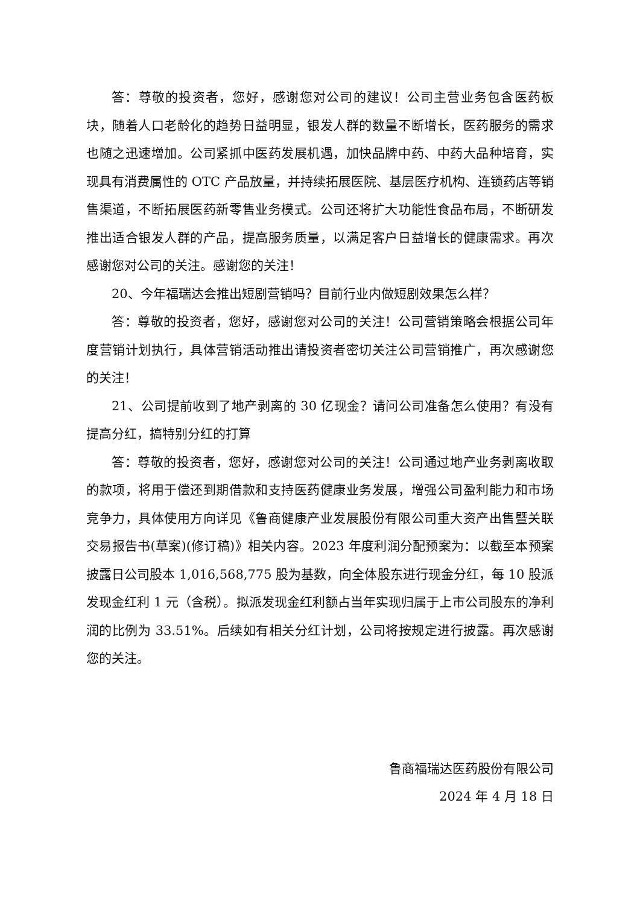答：尊敬的投资者，您好，感谢您对公司的建议！公司主营业务包含医药板块，随着人口老龄化的趋势日益明显，银发人群的数量不断增长，医药服务的需求也随之迅速增加。公司紧抓中医药发展机遇，加快品牌中药、中药大品种培育，实现具有消费属性的 OTC 产品放量，并持续拓展医院、基层医疗机构、连锁药店等销售渠道，不断拓展医药新零售业务模式。公司还将扩大功能性食品布局，不断研发推出适合银发人群的产品，提高服务质量，以满足客户日益增长的健康需求。再次感谢您对公司的关注。感谢您的关注！
20、今年福瑞达会推出短剧营销吗？目前行业内做短剧效果怎么样？
答：尊敬的投资者，您好，感谢您对公司的关注！公司营销策略会根据公司年度营销计划执行，具体营销活动推出请投资者密切关注公司营销推广，再次感谢您的关注！
21、公司提前收到了地产剥离的 30 亿现金？请问公司准备怎么使用？有没有提高分红，搞特别分红的打算
答：尊敬的投资者，您好，感谢您对公司的关注！公司通过地产业务剥离收取的款项，将用于偿还到期借款和支持医药健康业务发展，增强公司盈利能力和市场竞争力，具体使用方向详见《鲁商健康产业发展股份有限公司重大资产出售暨关联交易报告书(草案)(修订稿)》相关内容。2023 年度利润分配预案为：以截至本预案披露日公司股本 1,016,568,775 股为基数，向全体股东进行现金分红，每 10 股派发现金红利 1 元（含税）。拟派发现金红利额占当年实现归属于上市公司股东的净利润的比例为 33.51%。后续如有相关分红计划，公司将按规定进行披露。再次感谢您的关注。
鲁商福瑞达医药股份有限公司
2024 年 4 月 18 日